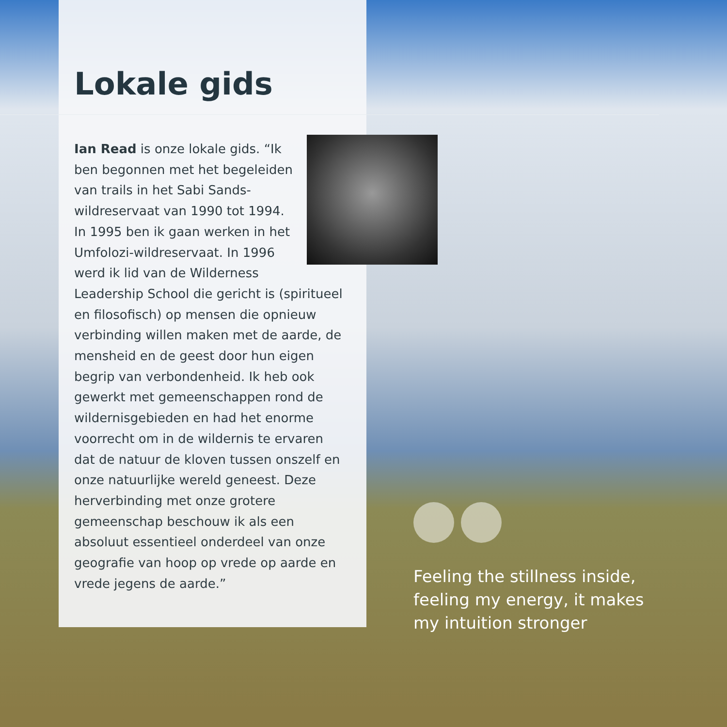Lokale gids
Ian Read is onze lokale gids. “Ik ben begonnen met het begeleiden van trails in het Sabi Sands-wildreservaat van 1990 tot 1994. In 1995 ben ik gaan werken in het Umfolozi-wildreservaat. In 1996 werd ik lid van de Wilderness Leadership School die gericht is (spiritueel en filosofisch) op mensen die opnieuw verbinding willen maken met de aarde, de mensheid en de geest door hun eigen begrip van verbondenheid. Ik heb ook gewerkt met gemeenschappen rond de wildernisgebieden en had het enorme voorrecht om in de wildernis te ervaren dat de natuur de kloven tussen onszelf en onze natuurlijke wereld geneest. Deze herverbinding met onze grotere gemeenschap beschouw ik als een absoluut essentieel onderdeel van onze geografie van hoop op vrede op aarde en vrede jegens de aarde.”
Feeling the stillness inside, feeling my energy, it makes my intuition stronger